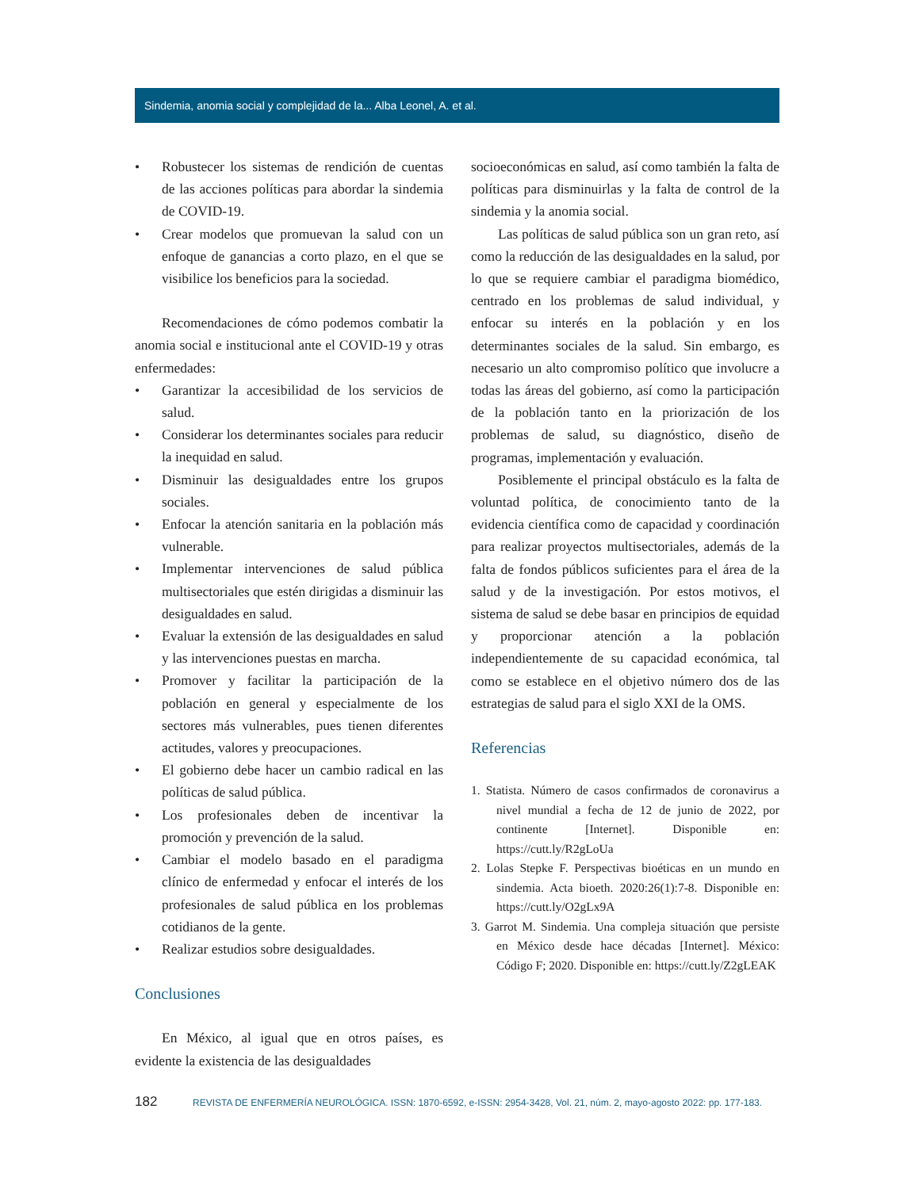Sindemia, anomia social y complejidad de la... Alba Leonel, A. et al.
• Robustecer los sistemas de rendición de cuentas de las acciones políticas para abordar la sindemia de COVID-19.
• Crear modelos que promuevan la salud con un enfoque de ganancias a corto plazo, en el que se visibilice los beneficios para la sociedad.
Recomendaciones de cómo podemos combatir la anomia social e institucional ante el COVID-19 y otras enfermedades:
• Garantizar la accesibilidad de los servicios de salud.
• Considerar los determinantes sociales para reducir la inequidad en salud.
• Disminuir las desigualdades entre los grupos sociales.
• Enfocar la atención sanitaria en la población más vulnerable.
• Implementar intervenciones de salud pública multisectoriales que estén dirigidas a disminuir las desigualdades en salud.
• Evaluar la extensión de las desigualdades en salud y las intervenciones puestas en marcha.
• Promover y facilitar la participación de la población en general y especialmente de los sectores más vulnerables, pues tienen diferentes actitudes, valores y preocupaciones.
• El gobierno debe hacer un cambio radical en las políticas de salud pública.
• Los profesionales deben de incentivar la promoción y prevención de la salud.
• Cambiar el modelo basado en el paradigma clínico de enfermedad y enfocar el interés de los profesionales de salud pública en los problemas cotidianos de la gente.
• Realizar estudios sobre desigualdades.
Conclusiones
En México, al igual que en otros países, es evidente la existencia de las desigualdades
socioeconómicas en salud, así como también la falta de políticas para disminuirlas y la falta de control de la sindemia y la anomia social.
Las políticas de salud pública son un gran reto, así como la reducción de las desigualdades en la salud, por lo que se requiere cambiar el paradigma biomédico, centrado en los problemas de salud individual, y enfocar su interés en la población y en los determinantes sociales de la salud. Sin embargo, es necesario un alto compromiso político que involucre a todas las áreas del gobierno, así como la participación de la población tanto en la priorización de los problemas de salud, su diagnóstico, diseño de programas, implementación y evaluación.
Posiblemente el principal obstáculo es la falta de voluntad política, de conocimiento tanto de la evidencia científica como de capacidad y coordinación para realizar proyectos multisectoriales, además de la falta de fondos públicos suficientes para el área de la salud y de la investigación. Por estos motivos, el sistema de salud se debe basar en principios de equidad y proporcionar atención a la población independientemente de su capacidad económica, tal como se establece en el objetivo número dos de las estrategias de salud para el siglo XXI de la OMS.
Referencias
1. Statista. Número de casos confirmados de coronavirus a nivel mundial a fecha de 12 de junio de 2022, por continente [Internet]. Disponible en: https://cutt.ly/R2gLoUa
2. Lolas Stepke F. Perspectivas bioéticas en un mundo en sindemia. Acta bioeth. 2020:26(1):7-8. Disponible en: https://cutt.ly/O2gLx9A
3. Garrot M. Sindemia. Una compleja situación que persiste en México desde hace décadas [Internet]. México: Código F; 2020. Disponible en: https://cutt.ly/Z2gLEAK
182 REVISTA DE ENFERMERÍA NEUROLÓGICA. ISSN: 1870-6592, e-ISSN: 2954-3428, Vol. 21, núm. 2, mayo-agosto 2022: pp. 177-183.